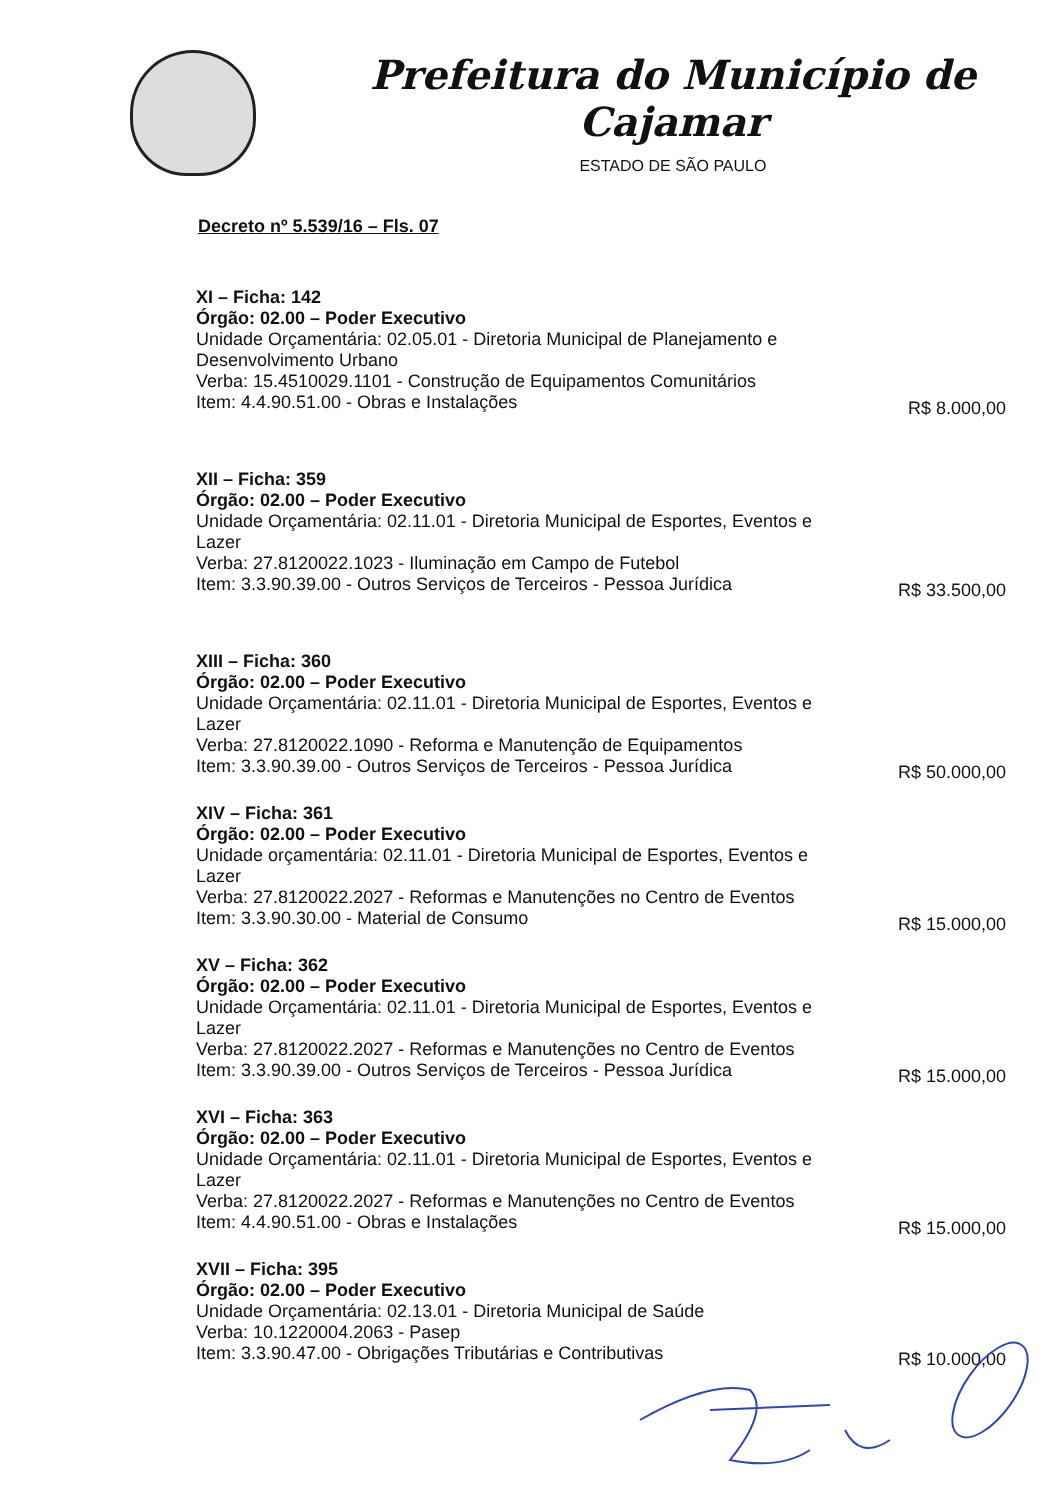Prefeitura do Município de Cajamar
ESTADO DE SÃO PAULO
Decreto nº 5.539/16 – Fls. 07
XI – Ficha: 142
Órgão: 02.00 – Poder Executivo
Unidade Orçamentária: 02.05.01 - Diretoria Municipal de Planejamento e Desenvolvimento Urbano
Verba: 15.4510029.1101 - Construção de Equipamentos Comunitários
Item: 4.4.90.51.00 - Obras e Instalações R$ 8.000,00
XII – Ficha: 359
Órgão: 02.00 – Poder Executivo
Unidade Orçamentária: 02.11.01 - Diretoria Municipal de Esportes, Eventos e Lazer
Verba: 27.8120022.1023 - Iluminação em Campo de Futebol
Item: 3.3.90.39.00 - Outros Serviços de Terceiros - Pessoa Jurídica R$ 33.500,00
XIII – Ficha: 360
Órgão: 02.00 – Poder Executivo
Unidade Orçamentária: 02.11.01 - Diretoria Municipal de Esportes, Eventos e Lazer
Verba: 27.8120022.1090 - Reforma e Manutenção de Equipamentos
Item: 3.3.90.39.00 - Outros Serviços de Terceiros - Pessoa Jurídica R$ 50.000,00
XIV – Ficha: 361
Órgão: 02.00 – Poder Executivo
Unidade orçamentária: 02.11.01 - Diretoria Municipal de Esportes, Eventos e Lazer
Verba: 27.8120022.2027 - Reformas e Manutenções no Centro de Eventos
Item: 3.3.90.30.00 - Material de Consumo R$ 15.000,00
XV – Ficha: 362
Órgão: 02.00 – Poder Executivo
Unidade Orçamentária: 02.11.01 - Diretoria Municipal de Esportes, Eventos e Lazer
Verba: 27.8120022.2027 - Reformas e Manutenções no Centro de Eventos
Item: 3.3.90.39.00 - Outros Serviços de Terceiros - Pessoa Jurídica R$ 15.000,00
XVI – Ficha: 363
Órgão: 02.00 – Poder Executivo
Unidade Orçamentária: 02.11.01 - Diretoria Municipal de Esportes, Eventos e Lazer
Verba: 27.8120022.2027 - Reformas e Manutenções no Centro de Eventos
Item: 4.4.90.51.00 - Obras e Instalações R$ 15.000,00
XVII – Ficha: 395
Órgão: 02.00 – Poder Executivo
Unidade Orçamentária: 02.13.01 - Diretoria Municipal de Saúde
Verba: 10.1220004.2063 - Pasep
Item: 3.3.90.47.00 - Obrigações Tributárias e Contributivas R$ 10.000,00